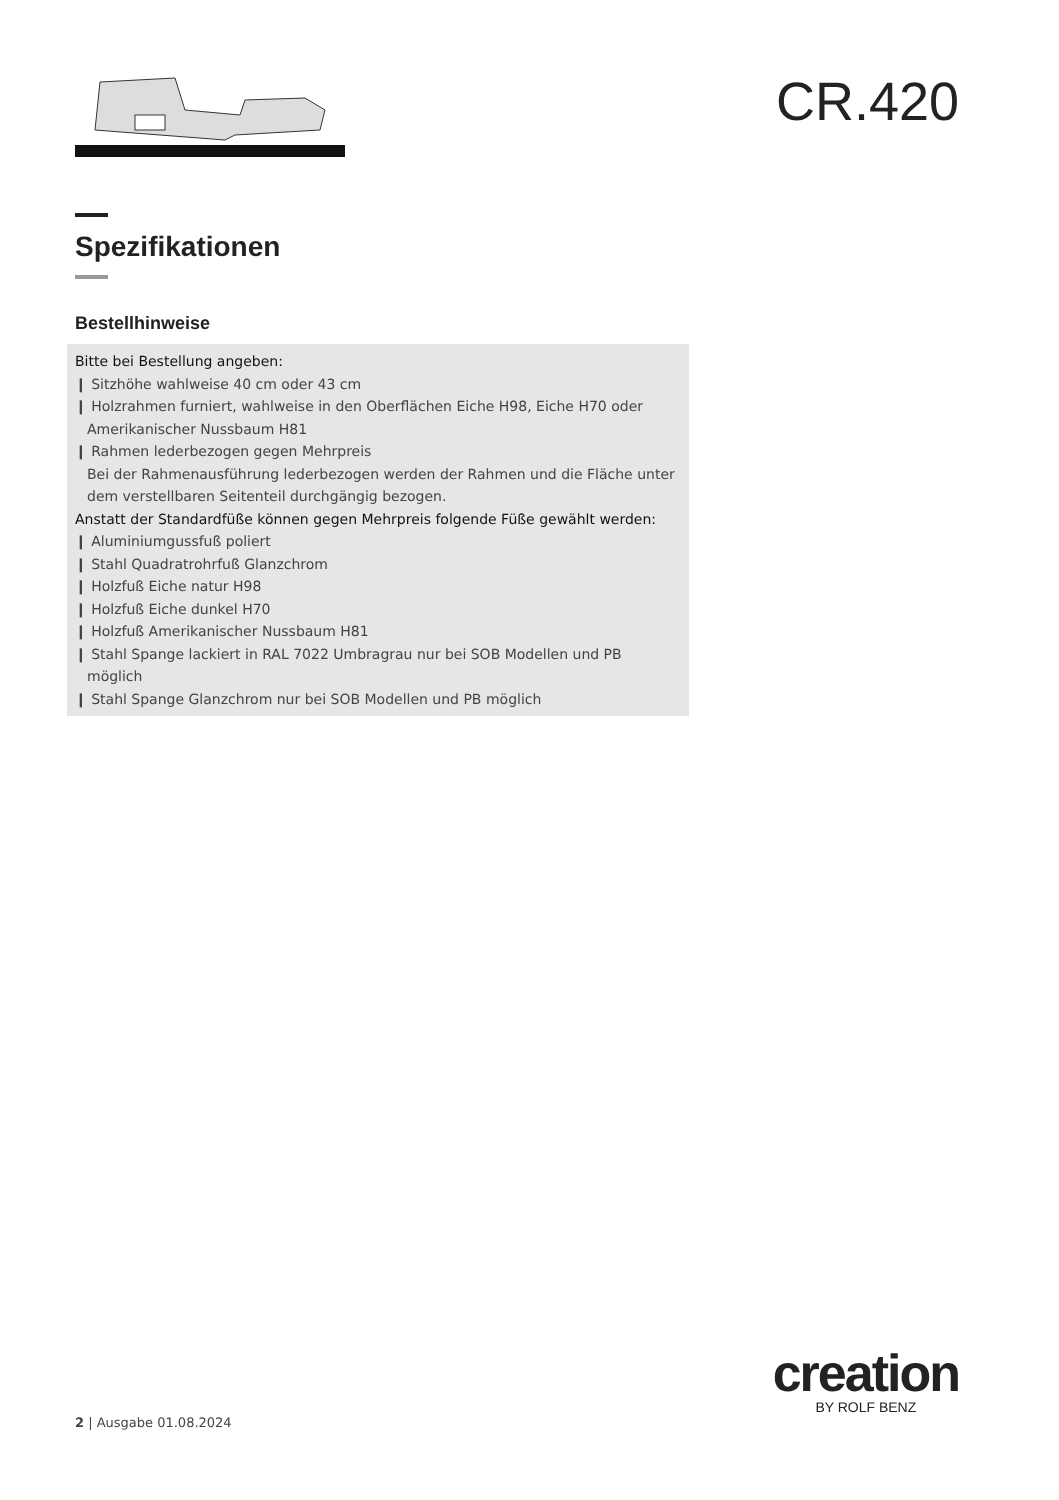CR.420
Spezifikationen
Bestellhinweise
Bitte bei Bestellung angeben:
❙ Sitzhöhe wahlweise 40 cm oder 43 cm
❙ Holzrahmen furniert, wahlweise in den Oberflächen Eiche H98, Eiche H70 oder Amerikanischer Nussbaum H81
❙ Rahmen lederbezogen gegen Mehrpreis
Bei der Rahmenausführung lederbezogen werden der Rahmen und die Fläche unter dem verstellbaren Seitenteil durchgängig bezogen.
Anstatt der Standardfüße können gegen Mehrpreis folgende Füße gewählt werden:
❙ Aluminiumgussfuß poliert
❙ Stahl Quadratrohrfuß Glanzchrom
❙ Holzfuß Eiche natur H98
❙ Holzfuß Eiche dunkel H70
❙ Holzfuß Amerikanischer Nussbaum H81
❙ Stahl Spange lackiert in RAL 7022 Umbragrau nur bei SOB Modellen und PB möglich
❙ Stahl Spange Glanzchrom nur bei SOB Modellen und PB möglich
2 | Ausgabe 01.08.2024
creation
BY ROLF BENZ